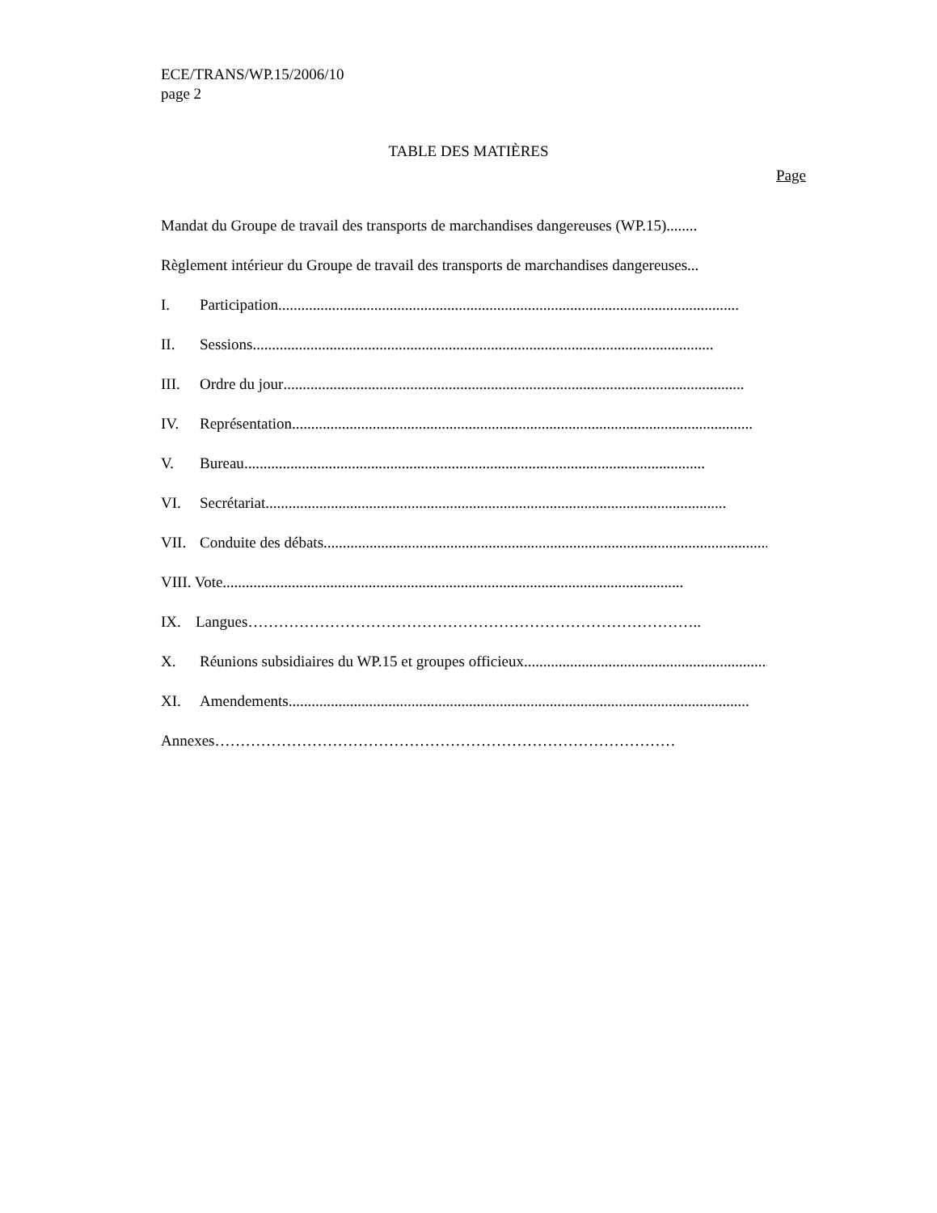ECE/TRANS/WP.15/2006/10
page 2
TABLE DES MATIÈRES
Page
Mandat du Groupe de travail des transports de marchandises dangereuses (WP.15) ........
Règlement intérieur du Groupe de travail des transports de marchandises dangereuses ...
I. Participation........................................................................................................................
II. Sessions ........................................................................................................................
III. Ordre du jour ........................................................................................................................
IV. Représentation ........................................................................................................................
V. Bureau........................................................................................................................
VI. Secrétariat ........................................................................................................................
VII. Conduite des débats ........................................................................................................................
VIII. Vote ........................................................................................................................
IX. Langues ……………………………………………………………………………..
X. Réunions subsidiaires du WP.15 et groupes officieux ........................................................................................................................
XI. Amendements ........................................................................................................................
Annexes ………………………………………………………………………………